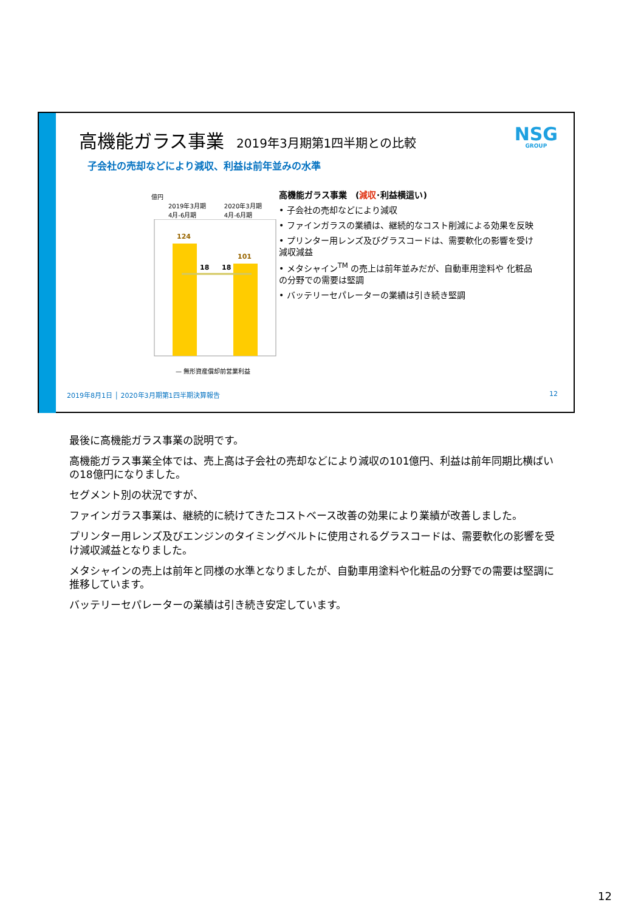高機能ガラス事業 2019年3月期第1四半期との比較
子会社の売却などにより減収、利益は前年並みの水準
NSG
GROUP
億円
2019年3月期
4月-6月期 2020年3月期
4月-6月期
124
101
18
18
— 無形資産償却前営業利益
高機能ガラス事業　(減収･利益横這い)
• 子会社の売却などにより減収
• ファインガラスの業績は、継続的なコスト削減による効果を反映
• プリンター用レンズ及びグラスコードは、需要軟化の影響を受け 減収減益
• メタシャイン<sup>TM</sup> の売上は前年並みだが、自動車用塗料や 化粧品の分野での需要は堅調
• バッテリーセパレーターの業績は引き続き堅調
2019年8月1日 │ 2020年3月期第1四半期決算報告
12
最後に高機能ガラス事業の説明です。
高機能ガラス事業全体では、売上高は子会社の売却などにより減収の101億円、利益は前年同期比横ばいの18億円になりました。
セグメント別の状況ですが、
ファインガラス事業は、継続的に続けてきたコストベース改善の効果により業績が改善しました。
プリンター用レンズ及びエンジンのタイミングベルトに使用されるグラスコードは、需要軟化の影響を受け減収減益となりました。
メタシャインの売上は前年と同様の水準となりましたが、自動車用塗料や化粧品の分野での需要は堅調に推移しています。
バッテリーセパレーターの業績は引き続き安定しています。
12